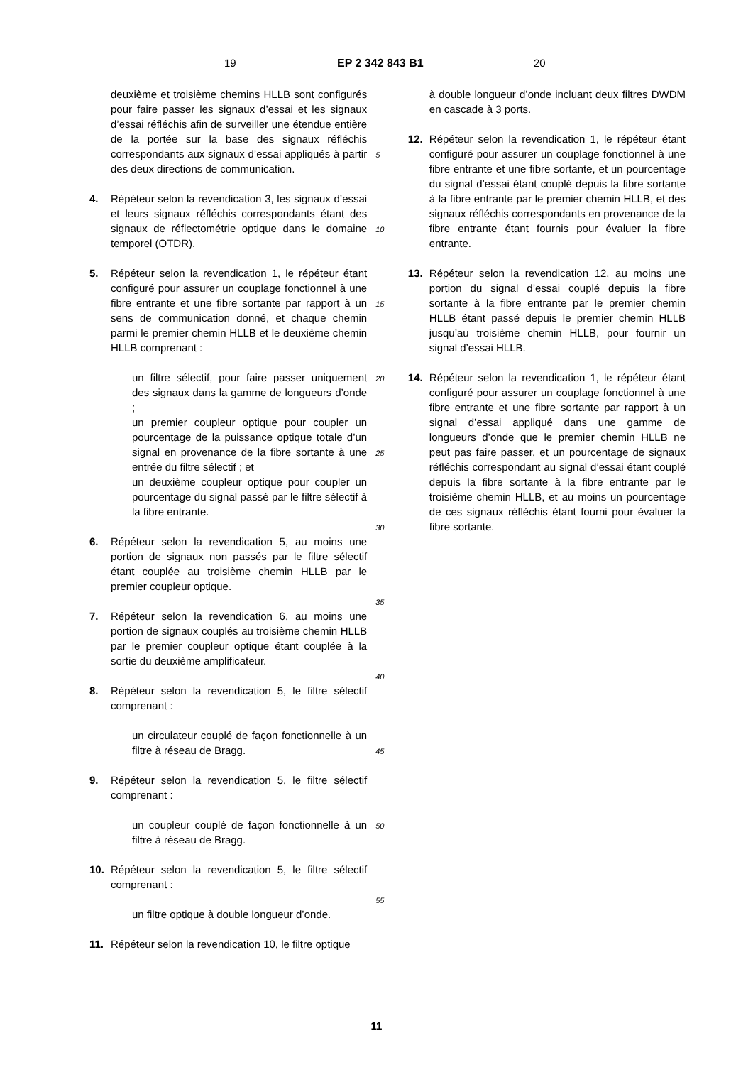19 EP 2 342 843 B1 20
deuxième et troisième chemins HLLB sont configurés pour faire passer les signaux d’essai et les signaux d’essai réfléchis afin de surveiller une étendue entière de la portée sur la base des signaux réfléchis correspondants aux signaux d’essai appliqués à partir des deux directions de communication.
4. Répéteur selon la revendication 3, les signaux d’essai et leurs signaux réfléchis correspondants étant des signaux de réflectométrie optique dans le domaine temporel (OTDR).
5. Répéteur selon la revendication 1, le répéteur étant configuré pour assurer un couplage fonctionnel à une fibre entrante et une fibre sortante par rapport à un sens de communication donné, et chaque chemin parmi le premier chemin HLLB et le deuxième chemin HLLB comprenant :
un filtre sélectif, pour faire passer uniquement des signaux dans la gamme de longueurs d’onde ;
un premier coupleur optique pour coupler un pourcentage de la puissance optique totale d’un signal en provenance de la fibre sortante à une entrée du filtre sélectif ; et
un deuxième coupleur optique pour coupler un pourcentage du signal passé par le filtre sélectif à la fibre entrante.
6. Répéteur selon la revendication 5, au moins une portion de signaux non passés par le filtre sélectif étant couplée au troisième chemin HLLB par le premier coupleur optique.
7. Répéteur selon la revendication 6, au moins une portion de signaux couplés au troisième chemin HLLB par le premier coupleur optique étant couplée à la sortie du deuxième amplificateur.
8. Répéteur selon la revendication 5, le filtre sélectif comprenant :
un circulateur couplé de façon fonctionnelle à un filtre à réseau de Bragg.
9. Répéteur selon la revendication 5, le filtre sélectif comprenant :
un coupleur couplé de façon fonctionnelle à un filtre à réseau de Bragg.
10. Répéteur selon la revendication 5, le filtre sélectif comprenant :
un filtre optique à double longueur d’onde.
11. Répéteur selon la revendication 10, le filtre optique
5
10
15
20
25
30
35
40
45
50
55
à double longueur d’onde incluant deux filtres DWDM en cascade à 3 ports.
12. Répéteur selon la revendication 1, le répéteur étant configuré pour assurer un couplage fonctionnel à une fibre entrante et une fibre sortante, et un pourcentage du signal d’essai étant couplé depuis la fibre sortante à la fibre entrante par le premier chemin HLLB, et des signaux réfléchis correspondants en provenance de la fibre entrante étant fournis pour évaluer la fibre entrante.
13. Répéteur selon la revendication 12, au moins une portion du signal d’essai couplé depuis la fibre sortante à la fibre entrante par le premier chemin HLLB étant passé depuis le premier chemin HLLB jusqu’au troisième chemin HLLB, pour fournir un signal d’essai HLLB.
14. Répéteur selon la revendication 1, le répéteur étant configuré pour assurer un couplage fonctionnel à une fibre entrante et une fibre sortante par rapport à un signal d’essai appliqué dans une gamme de longueurs d’onde que le premier chemin HLLB ne peut pas faire passer, et un pourcentage de signaux réfléchis correspondant au signal d’essai étant couplé depuis la fibre sortante à la fibre entrante par le troisième chemin HLLB, et au moins un pourcentage de ces signaux réfléchis étant fourni pour évaluer la fibre sortante.
11